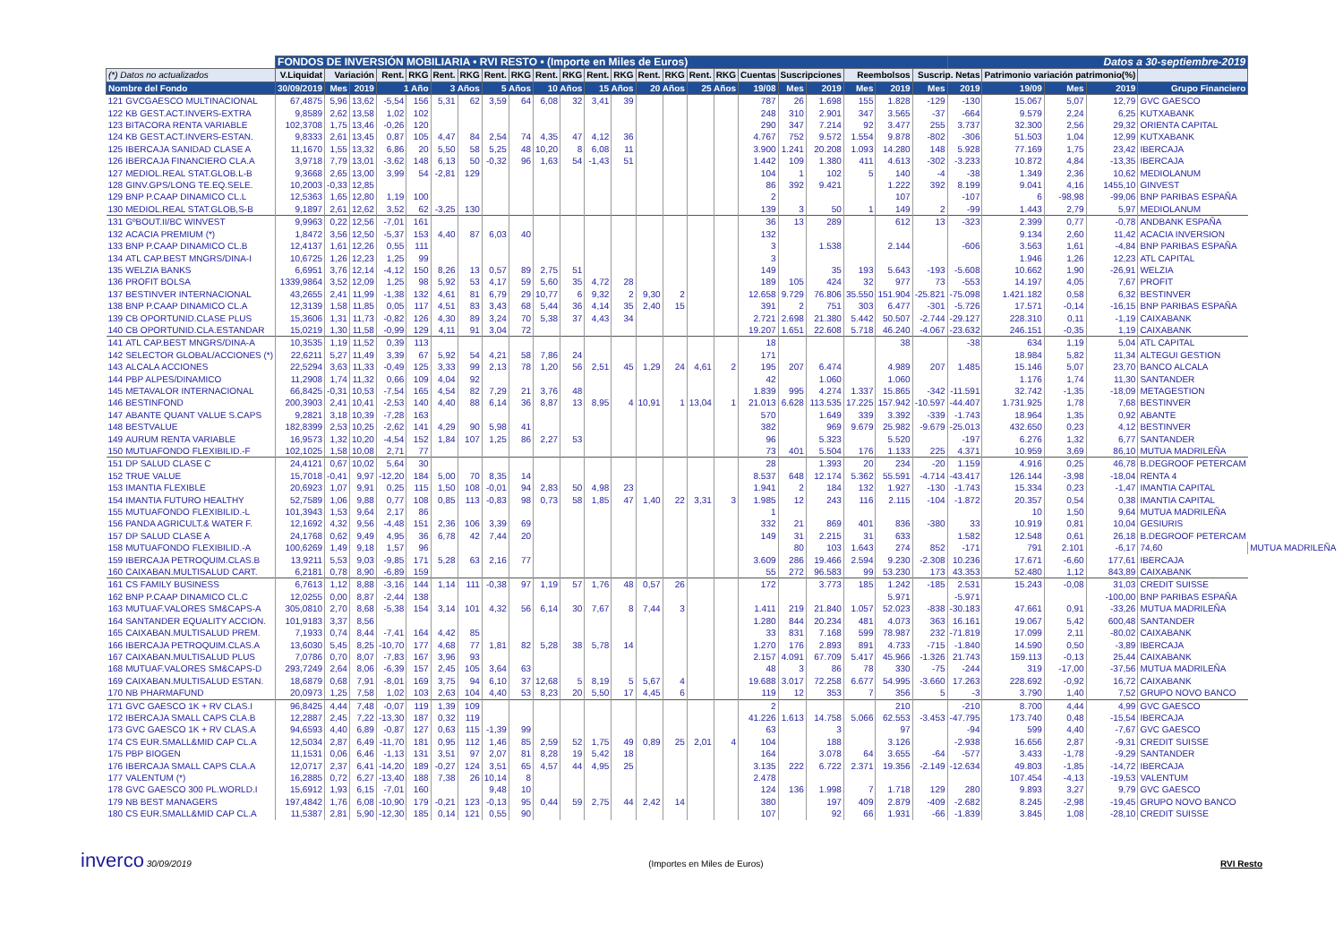| | | FONDOS DE INVERSIÓN MOBILIARIA • RVI RESTO • (Importe en Miles de Euros) | | | | | | | | | | | | | | | | | | | | | | | Datos a 30-septiembre-2019 | | | | | |
| --- | --- | --- | --- | --- | --- | --- | --- | --- | --- | --- | --- | --- | --- | --- | --- | --- | --- | --- | --- | --- | --- | --- | --- | --- | --- | --- | --- | --- | --- | --- |
| (*) Datos no actualizados | | V.Liquidat | Variación | | Rent. | RKG | Rent. | RKG | Rent. | RKG | Rent. | RKG | Rent. | RKG | Rent. | RKG | Rent. | RKG | Cuentas | Suscripciones | | Reembolsos | | Suscrip. Netas | | Patrimonio variación patrimonio(%) | | | | |
| Nombre del Fondo | | 30/09/2019 | Mes | 2019 | 1 Año | | 3 Años | | 5 Años | | 10 Años | | 15 Años | | 20 Años | | 25 Años | | 19/08 | Mes | 2019 | Mes | 2019 | Mes | 2019 | 19/09 | Mes | 2019 | Grupo Financiero | |
| 121 | GVCGAESCO MULTINACIONAL | 67,4875 | 5,96 | 13,62 | -5,54 | 156 | 5,31 | 62 | 3,59 | 64 | 6,08 | 32 | 3,41 | 39 | | | | | 787 | 26 | 1.698 | 155 | 1.828 | -129 | -130 | 15.067 | 5,07 | 12,79 | GVC GAESCO | |
| 122 | KB GEST.ACT.INVERS-EXTRA | 9,8589 | 2,62 | 13,58 | 1,02 | 102 | | | | | | | | | | | | | 248 | 310 | 2.901 | 347 | 3.565 | -37 | -664 | 9.579 | 2,24 | 6,25 | KUTXABANK | |
| 123 | BITACORA RENTA VARIABLE | 102,3708 | 1,75 | 13,46 | -0,26 | 120 | | | | | | | | | | | | | 290 | 347 | 7.214 | 92 | 3.477 | 255 | 3.737 | 32.300 | 2,56 | 29,32 | ORIENTA CAPITAL | |
| 124 | KB GEST.ACT.INVERS-ESTAN. | 9,8333 | 2,61 | 13,45 | 0,87 | 105 | 4,47 | 84 | 2,54 | 74 | 4,35 | 47 | 4,12 | 36 | | | | | 4.767 | 752 | 9.572 | 1.554 | 9.878 | -802 | -306 | 51.503 | 1,04 | 12,99 | KUTXABANK | |
| 125 | IBERCAJA SANIDAD CLASE A | 11,1670 | 1,55 | 13,32 | 6,86 | 20 | 5,50 | 58 | 5,25 | 48 | 10,20 | 8 | 6,08 | 11 | | | | | 3.900 | 1.241 | 20.208 | 1.093 | 14.280 | 148 | 5.928 | 77.169 | 1,75 | 23,42 | IBERCAJA | |
| 126 | IBERCAJA FINANCIERO CLA.A | 3,9718 | 7,79 | 13,01 | -3,62 | 148 | 6,13 | 50 | -0,32 | 96 | 1,63 | 54 | -1,43 | 51 | | | | | 1.442 | 109 | 1.380 | 411 | 4.613 | -302 | -3.233 | 10.872 | 4,84 | -13,35 | IBERCAJA | |
| 127 | MEDIOL.REAL STAT.GLOB.L-B | 9,3668 | 2,65 | 13,00 | 3,99 | 54 | -2,81 | 129 | | | | | | | | | | | 104 | 1 | 102 | 5 | 140 | -4 | -38 | 1.349 | 2,36 | 10,62 | MEDIOLANUM | |
| 128 | GINV.GPS/LONG TE.EQ.SELE. | 10,2003 | -0,33 | 12,85 | | | | | | | | | | | | | | | 86 | 392 | 9.421 | | 1.222 | 392 | 8.199 | 9.041 | 4,16 | 1455,10 | GINVEST | |
| 129 | BNP P.CAAP DINAMICO CL.L | 12,5363 | 1,65 | 12,80 | 1,19 | 100 | | | | | | | | | | | | | 2 | | | | 107 | | -107 | 6 | -98,98 | -99,06 | BNP PARIBAS ESPAÑA | |
| 130 | MEDIOL.REAL STAT.GLOB,S-B | 9,1897 | 2,61 | 12,62 | 3,52 | 62 | -3,25 | 130 | | | | | | | | | | | 139 | 3 | 50 | 1 | 149 | 2 | -99 | 1.443 | 2,79 | 5,97 | MEDIOLANUM | |
| 131 | GºBOUT.II/BC WINVEST | 9,9963 | 0,22 | 12,56 | -7,01 | 161 | | | | | | | | | | | | | 36 | 13 | 289 | | 612 | 13 | -323 | 2.399 | 0,77 | -0,78 | ANDBANK ESPAÑA | |
| 132 | ACACIA PREMIUM (*) | 1,8472 | 3,56 | 12,50 | -5,37 | 153 | 4,40 | 87 | 6,03 | 40 | | | | | | | | | 132 | | | | | | | 9.134 | 2,60 | 11,42 | ACACIA INVERSION | |
| 133 | BNP P.CAAP DINAMICO CL.B | 12,4137 | 1,61 | 12,26 | 0,55 | 111 | | | | | | | | | | | | | 3 | | 1.538 | | 2.144 | | -606 | 3.563 | 1,61 | -4,84 | BNP PARIBAS ESPAÑA | |
| 134 | ATL CAP.BEST MNGRS/DINA-I | 10,6725 | 1,26 | 12,23 | 1,25 | 99 | | | | | | | | | | | | | 3 | | | | | | | 1.946 | 1,26 | 12,23 | ATL CAPITAL | |
| 135 | WELZIA BANKS | 6,6951 | 3,76 | 12,14 | -4,12 | 150 | 8,26 | 13 | 0,57 | 89 | 2,75 | 51 | | | | | | | 149 | | 35 | 193 | 5.643 | -193 | -5.608 | 10.662 | 1,90 | -26,91 | WELZIA | |
| 136 | PROFIT BOLSA | 1339,9864 | 3,52 | 12,09 | 1,25 | 98 | 5,92 | 53 | 4,17 | 59 | 5,60 | 35 | 4,72 | 28 | | | | | 189 | 105 | 424 | 32 | 977 | 73 | -553 | 14.197 | 4,05 | 7,67 | PROFIT | |
| 137 | BESTINVER INTERNACIONAL | 43,2655 | 2,41 | 11,99 | -1,38 | 132 | 4,61 | 81 | 6,79 | 29 | 10,77 | 6 | 9,32 | 2 | 9,30 | 2 | | | 12.658 | 9.729 | 76.806 | 35.550 | 151.904 | -25.821 | -75.098 | 1.421.182 | 0,58 | 6,32 | BESTINVER | |
| 138 | BNP P.CAAP DINAMICO CL.A | 12,3139 | 1,58 | 11,85 | 0,05 | 117 | 4,51 | 83 | 3,43 | 68 | 5,44 | 36 | 4,14 | 35 | 2,40 | 15 | | | 391 | 2 | 751 | 303 | 6.477 | -301 | -5.726 | 17.571 | -0,14 | -16,15 | BNP PARIBAS ESPAÑA | |
| 139 | CB OPORTUNID.CLASE PLUS | 15,3606 | 1,31 | 11,73 | -0,82 | 126 | 4,30 | 89 | 3,24 | 70 | 5,38 | 37 | 4,43 | 34 | | | | | 2.721 | 2.698 | 21.380 | 5.442 | 50.507 | -2.744 | -29.127 | 228.310 | 0,11 | -1,19 | CAIXABANK | |
| 140 | CB OPORTUNID.CLA.ESTANDAR | 15,0219 | 1,30 | 11,58 | -0,99 | 129 | 4,11 | 91 | 3,04 | 72 | | | | | | | | | 19.207 | 1.651 | 22.608 | 5.718 | 46.240 | -4.067 | -23.632 | 246.151 | -0,35 | 1,19 | CAIXABANK | |
| 141 | ATL CAP.BEST MNGRS/DINA-A | 10,3535 | 1,19 | 11,52 | 0,39 | 113 | | | | | | | | | | | | | 18 | | | | 38 | | -38 | 634 | 1,19 | 5,04 | ATL CAPITAL | |
| 142 | SELECTOR GLOBAL/ACCIONES (*) | 22,6211 | 5,27 | 11,49 | 3,39 | 67 | 5,92 | 54 | 4,21 | 58 | 7,86 | 24 | | | | | | | 171 | | | | | | | 18.984 | 5,82 | 11,34 | ALTEGUI GESTION | |
| 143 | ALCALA ACCIONES | 22,5294 | 3,63 | 11,33 | -0,49 | 125 | 3,33 | 99 | 2,13 | 78 | 1,20 | 56 | 2,51 | 45 | 1,29 | 24 | 4,61 | 2 | 195 | 207 | 6.474 | | 4.989 | 207 | 1.485 | 15.146 | 5,07 | 23,70 | BANCO ALCALA | |
| 144 | PBP ALPES/DINAMICO | 11,2908 | 1,74 | 11,32 | 0,66 | 109 | 4,04 | 92 | | | | | | | | | | | 42 | | 1.060 | | 1.060 | | | 1.176 | 1,74 | 11,30 | SANTANDER | |
| 145 | METAVALOR INTERNACIONAL | 66,8425 | -0,31 | 10,53 | -7,54 | 165 | 4,54 | 82 | 7,29 | 21 | 3,76 | 48 | | | | | | | 1.839 | 995 | 4.274 | 1.337 | 15.865 | -342 | -11.591 | 32.742 | -1,35 | -18,09 | METAGESTION | |
| 146 | BESTINFOND | 200,3903 | 2,41 | 10,41 | -2,53 | 140 | 4,40 | 88 | 6,14 | 36 | 8,87 | 13 | 8,95 | 4 | 10,91 | 1 | 13,04 | 1 | 21.013 | 6.628 | 113.535 | 17.225 | 157.942 | -10.597 | -44.407 | 1.731.925 | 1,78 | 7,68 | BESTINVER | |
| 147 | ABANTE QUANT VALUE S.CAPS | 9,2821 | 3,18 | 10,39 | -7,28 | 163 | | | | | | | | | | | | | 570 | | 1.649 | 339 | 3.392 | -339 | -1.743 | 18.964 | 1,35 | 0,92 | ABANTE | |
| 148 | BESTVALUE | 182,8399 | 2,53 | 10,25 | -2,62 | 141 | 4,29 | 90 | 5,98 | 41 | | | | | | | | | 382 | | 969 | 9.679 | 25.982 | -9.679 | -25.013 | 432.650 | 0,23 | 4,12 | BESTINVER | |
| 149 | AURUM RENTA VARIABLE | 16,9573 | 1,32 | 10,20 | -4,54 | 152 | 1,84 | 107 | 1,25 | 86 | 2,27 | 53 | | | | | | | 96 | | 5.323 | | 5.520 | | -197 | 6.276 | 1,32 | 6,77 | SANTANDER | |
| 150 | MUTUAFONDO FLEXIBILID.-F | 102,1025 | 1,58 | 10,08 | 2,71 | 77 | | | | | | | | | | | | | 73 | 401 | 5.504 | 176 | 1.133 | 225 | 4.371 | 10.959 | 3,69 | 86,10 | MUTUA MADRILEÑA | |
| 151 | DP SALUD CLASE C | 24,4121 | 0,67 | 10,02 | 5,64 | 30 | | | | | | | | | | | | | 28 | | 1.393 | 20 | 234 | -20 | 1.159 | 4.916 | 0,25 | 46,78 | B.DEGROOF PETERCAM | |
| 152 | TRUE VALUE | 15,7018 | -0,41 | 9,97 | -12,20 | 184 | 5,00 | 70 | 8,35 | 14 | | | | | | | | | 8.537 | 648 | 12.174 | 5.362 | 55.591 | -4.714 | -43.417 | 126.144 | -3,98 | -18,04 | RENTA 4 | |
| 153 | IMANTIA FLEXIBLE | 20,6923 | 1,07 | 9,91 | 0,25 | 115 | 1,50 | 108 | -0,01 | 94 | 2,83 | 50 | 4,98 | 23 | | | | | 1.941 | 2 | 184 | 132 | 1.927 | -130 | -1.743 | 15.334 | 0,23 | -1,47 | IMANTIA CAPITAL | |
| 154 | IMANTIA FUTURO HEALTHY | 52,7589 | 1,06 | 9,88 | 0,77 | 108 | 0,85 | 113 | -0,83 | 98 | 0,73 | 58 | 1,85 | 47 | 1,40 | 22 | 3,31 | 3 | 1.985 | 12 | 243 | 116 | 2.115 | -104 | -1.872 | 20.357 | 0,54 | 0,38 | IMANTIA CAPITAL | |
| 155 | MUTUAFONDO FLEXIBILID.-L | 101,3943 | 1,53 | 9,64 | 2,17 | 86 | | | | | | | | | | | | | 1 | | | | | | | 10 | 1,50 | 9,64 | MUTUA MADRILEÑA | |
| 156 | PANDA AGRICULT.& WATER F. | 12,1692 | 4,32 | 9,56 | -4,48 | 151 | 2,36 | 106 | 3,39 | 69 | | | | | | | | | 332 | 21 | 869 | 401 | 836 | -380 | 33 | 10.919 | 0,81 | 10,04 | GESIURIS | |
| 157 | DP SALUD CLASE A | 24,1768 | 0,62 | 9,49 | 4,95 | 36 | 6,78 | 42 | 7,44 | 20 | | | | | | | | | 149 | 31 | 2.215 | 31 | 633 | | 1.582 | 12.548 | 0,61 | 26,18 | B.DEGROOF PETERCAM | |
| 158 | MUTUAFONDO FLEXIBILID.-A | 100,6269 | 1,49 | 9,18 | 1,57 | 96 | | | | | | | | | | | | | | 80 | 103 | 1.643 | 274 | 852 | -171 | 791 | 2.101 | -6,17 | 74,60 | MUTUA MADRILEÑA |
| 159 | IBERCAJA PETROQUIM.CLAS.B | 13,9211 | 5,53 | 9,03 | -9,85 | 171 | 5,28 | 63 | 2,16 | 77 | | | | | | | | | 3.609 | 286 | 19.466 | 2.594 | 9.230 | -2.308 | 10.236 | 17.671 | -6,60 | 177,61 | IBERCAJA | |
| 160 | CAIXABAN.MULTISALUD CART. | 6,2181 | 0,78 | 8,90 | -6,89 | 159 | | | | | | | | | | | | | 55 | 272 | 96.583 | 99 | 53.230 | 173 | 43.353 | 52.480 | 1,12 | 843,89 | CAIXABANK | |
| 161 | CS FAMILY BUSINESS | 6,7613 | 1,12 | 8,88 | -3,16 | 144 | 1,14 | 111 | -0,38 | 97 | 1,19 | 57 | 1,76 | 48 | 0,57 | 26 | | | 172 | | 3.773 | 185 | 1.242 | -185 | 2.531 | 15.243 | -0,08 | 31,03 | CREDIT SUISSE | |
| 162 | BNP P.CAAP DINAMICO CL.C | 12,0255 | 0,00 | 8,87 | -2,44 | 138 | | | | | | | | | | | | | | | | | 5.971 | | -5.971 | | | -100,00 | BNP PARIBAS ESPAÑA | |
| 163 | MUTUAF.VALORES SM&CAPS-A | 305,0810 | 2,70 | 8,68 | -5,38 | 154 | 3,14 | 101 | 4,32 | 56 | 6,14 | 30 | 7,67 | 8 | 7,44 | 3 | | | 1.411 | 219 | 21.840 | 1.057 | 52.023 | -838 | -30.183 | 47.661 | 0,91 | -33,26 | MUTUA MADRILEÑA | |
| 164 | SANTANDER EQUALITY ACCION. | 101,9183 | 3,37 | 8,56 | | | | | | | | | | | | | | | 1.280 | 844 | 20.234 | 481 | 4.073 | 363 | 16.161 | 19.067 | 5,42 | 600,48 | SANTANDER | |
| 165 | CAIXABAN.MULTISALUD PREM. | 7,1933 | 0,74 | 8,44 | -7,41 | 164 | 4,42 | 85 | | | | | | | | | | | 33 | 831 | 7.168 | 599 | 78.987 | 232 | -71.819 | 17.099 | 2,11 | -80,02 | CAIXABANK | |
| 166 | IBERCAJA PETROQUIM.CLAS.A | 13,6030 | 5,45 | 8,25 | -10,70 | 177 | 4,68 | 77 | 1,81 | 82 | 5,28 | 38 | 5,78 | 14 | | | | | 1.270 | 176 | 2.893 | 891 | 4.733 | -715 | -1.840 | 14.590 | 0,50 | -3,89 | IBERCAJA | |
| 167 | CAIXABAN.MULTISALUD PLUS | 7,0786 | 0,70 | 8,07 | -7,83 | 167 | 3,96 | 93 | | | | | | | | | | | 2.157 | 4.091 | 67.709 | 5.417 | 45.966 | -1.326 | 21.743 | 159.113 | -0,13 | 25,44 | CAIXABANK | |
| 168 | MUTUAF.VALORES SM&CAPS-D | 293,7249 | 2,64 | 8,06 | -6,39 | 157 | 2,45 | 105 | 3,64 | 63 | | | | | | | | | 48 | 3 | 86 | 78 | 330 | -75 | -244 | 319 | -17,00 | -37,56 | MUTUA MADRILEÑA | |
| 169 | CAIXABAN.MULTISALUD ESTAN. | 18,6879 | 0,68 | 7,91 | -8,01 | 169 | 3,75 | 94 | 6,10 | 37 | 12,68 | 5 | 8,19 | 5 | 5,67 | 4 | | | 19.688 | 3.017 | 72.258 | 6.677 | 54.995 | -3.660 | 17.263 | 228.692 | -0,92 | 16,72 | CAIXABANK | |
| 170 | NB PHARMAFUND | 20,0973 | 1,25 | 7,58 | 1,02 | 103 | 2,63 | 104 | 4,40 | 53 | 8,23 | 20 | 5,50 | 17 | 4,45 | 6 | | | 119 | 12 | 353 | 7 | 356 | 5 | -3 | 3.790 | 1,40 | 7,52 | GRUPO NOVO BANCO | |
| 171 | GVC GAESCO 1K + RV CLAS.I | 96,8425 | 4,44 | 7,48 | -0,07 | 119 | 1,39 | 109 | | | | | | | | | | | 2 | | | | 210 | | -210 | 8.700 | 4,44 | 4,99 | GVC GAESCO | |
| 172 | IBERCAJA SMALL CAPS CLA.B | 12,2887 | 2,45 | 7,22 | -13,30 | 187 | 0,32 | 119 | | | | | | | | | | | 41.226 | 1.613 | 14.758 | 5.066 | 62.553 | -3.453 | -47.795 | 173.740 | 0,48 | -15,54 | IBERCAJA | |
| 173 | GVC GAESCO 1K + RV CLAS.A | 94,6593 | 4,40 | 6,89 | -0,87 | 127 | 0,63 | 115 | -1,39 | 99 | | | | | | | | | 63 | | 3 | | 97 | | -94 | 599 | 4,40 | -7,67 | GVC GAESCO | |
| 174 | CS EUR.SMALL&MID CAP CL.A | 12,5034 | 2,87 | 6,49 | -11,70 | 181 | 0,95 | 112 | 1,46 | 85 | 2,59 | 52 | 1,75 | 49 | 0,89 | 25 | 2,01 | 4 | 104 | | 188 | | 3.126 | | -2.938 | 16.656 | 2,87 | -9,31 | CREDIT SUISSE | |
| 175 | PBP BIOGEN | 11,1531 | 0,06 | 6,46 | -1,13 | 131 | 3,51 | 97 | 2,07 | 81 | 8,28 | 19 | 5,42 | 18 | | | | | 164 | | 3.078 | 64 | 3.655 | -64 | -577 | 3.433 | -1,78 | -9,29 | SANTANDER | |
| 176 | IBERCAJA SMALL CAPS CLA.A | 12,0717 | 2,37 | 6,41 | -14,20 | 189 | -0,27 | 124 | 3,51 | 65 | 4,57 | 44 | 4,95 | 25 | | | | | 3.135 | 222 | 6.722 | 2.371 | 19.356 | -2.149 | -12.634 | 49.803 | -1,85 | -14,72 | IBERCAJA | |
| 177 | VALENTUM (*) | 16,2885 | 0,72 | 6,27 | -13,40 | 188 | 7,38 | 26 | 10,14 | 8 | | | | | | | | | 2.478 | | | | | | | 107.454 | -4,13 | -19,53 | VALENTUM | |
| 178 | GVC GAESCO 300 PL.WORLD.I | 15,6912 | 1,93 | 6,15 | -7,01 | 160 | | | 9,48 | 10 | | | | | | | | | 124 | 136 | 1.998 | 7 | 1.718 | 129 | 280 | 9.893 | 3,27 | 9,79 | GVC GAESCO | |
| 179 | NB BEST MANAGERS | 197,4842 | 1,76 | 6,08 | -10,90 | 179 | -0,21 | 123 | -0,13 | 95 | 0,44 | 59 | 2,75 | 44 | 2,42 | 14 | | | 380 | | 197 | 409 | 2.879 | -409 | -2.682 | 8.245 | -2,98 | -19,45 | GRUPO NOVO BANCO | |
| 180 | CS EUR.SMALL&MID CAP CL.A | 11,5387 | 2,81 | 5,90 | -12,30 | 185 | 0,14 | 121 | 0,55 | 90 | | | | | | | | | 107 | | 92 | 66 | 1.931 | -66 | -1.839 | 3.845 | 1,08 | -28,10 | CREDIT SUISSE | |
inverco 30/09/2019 (Importes en Miles de Euros) RVI Resto